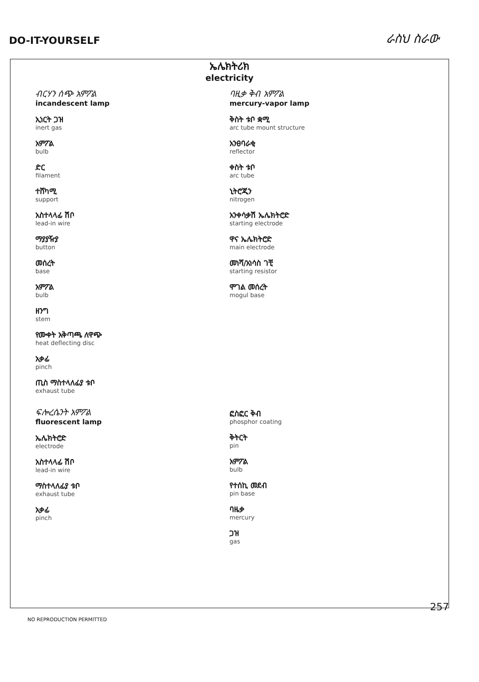DO-IT-YOURSELF
ራስህ ስራው
ኤሌክትሪክ
electricity
ብርሃን ሰጭ አምፖል
incandescent lamp
ኢነርት ጋዝ
inert gas
አምፖል
bulb
ድር
filament
ተሸካሚ
support
አስተላላፊ ሽቦ
lead-in wire
ማያያዥያ
button
መሰረት
base
አምፖል
bulb
ዘንግ
stem
የሙቀት አቅጣጫ ለዋጭ
heat deflecting disc
አቃፊ
pinch
ጢስ ማስተላለፊያ ቱቦ
exhaust tube
ባዚቃ ቅብ አምፖል
mercury-vapor lamp
ቅስት ቱቦ ቋሚ
arc tube mount structure
አንፀባራቂ
reflector
ቀስት ቱቦ
arc tube
ኒትሮጂን
nitrogen
አንቀሳቃሽ ኤሌክትሮድ
starting electrode
ዋና ኤሌክትሮድ
main electrode
መነሻ/አነሳስ ገቺ
starting resistor
ሞገል መሰረት
mogul base
ፍሎረሴንት አምፖል
fluorescent lamp
ኤሌክትሮድ
electrode
አስተላላፊ ሽቦ
lead-in wire
ማስተላለፊያ ቱቦ
exhaust tube
አቃፊ
pinch
ፎስፎር ቅብ
phosphor coating
ቅትርት
pin
አምፖል
bulb
የተሰኪ መደብ
pin base
ባዜቃ
mercury
ጋዝ
gas
257
NO REPRODUCTION PERMITTED